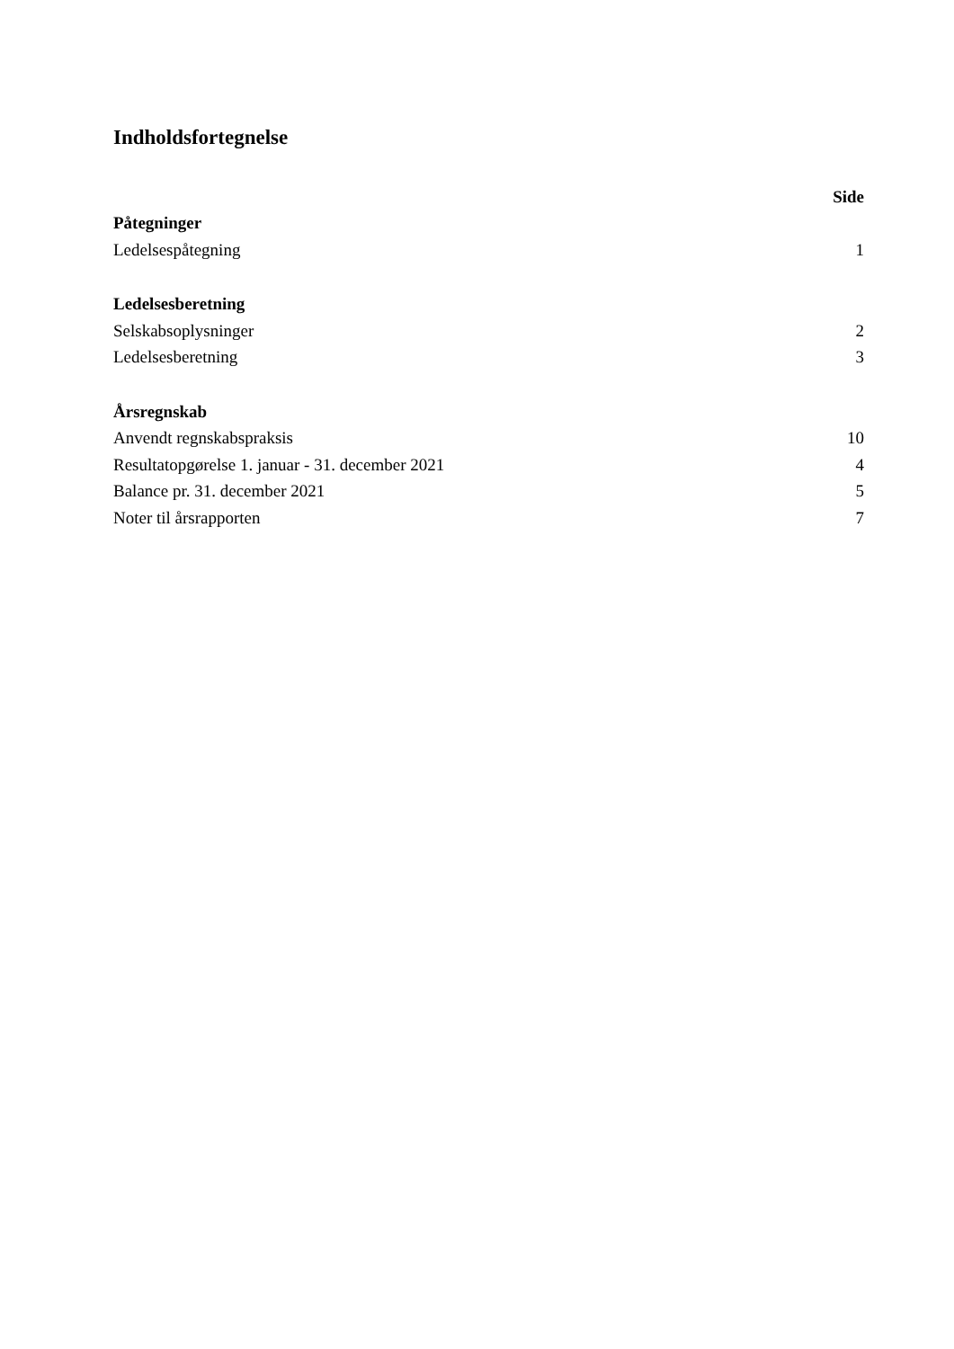Indholdsfortegnelse
| | Side |
| --- | --- |
| Påtegninger | |
| Ledelsespåtegning | 1 |
| Ledelsesberetning | |
| Selskabsoplysninger | 2 |
| Ledelsesberetning | 3 |
| Årsregnskab | |
| Anvendt regnskabspraksis | 10 |
| Resultatopgørelse 1. januar - 31. december 2021 | 4 |
| Balance pr. 31. december 2021 | 5 |
| Noter til årsrapporten | 7 |